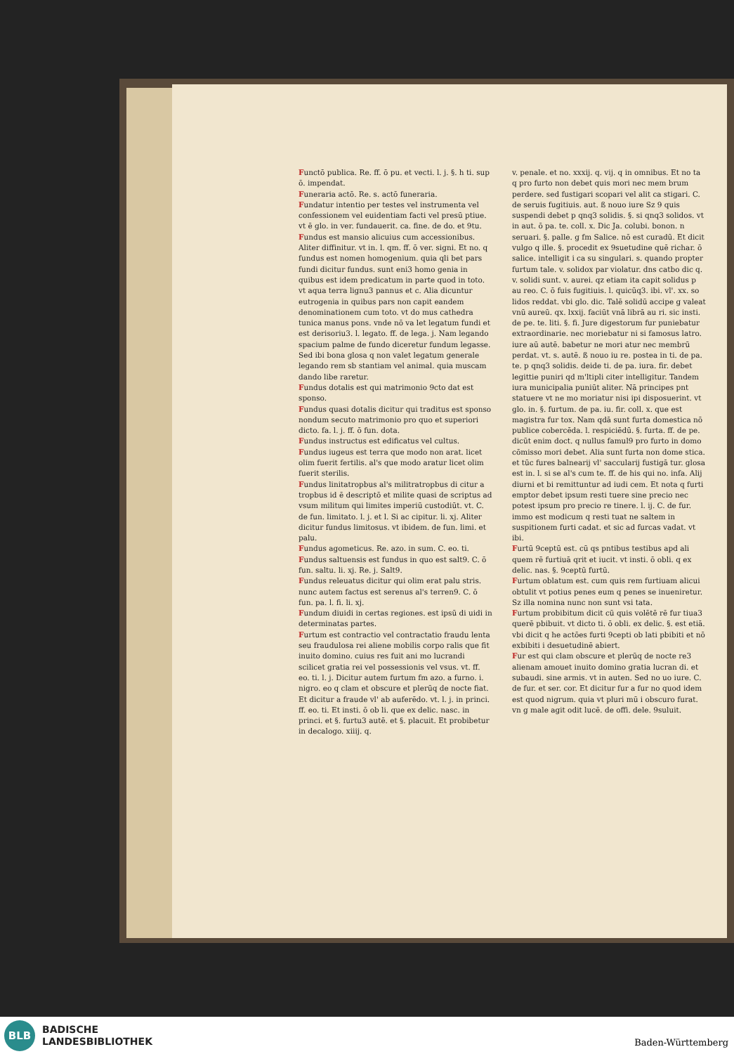Functō publica. Re. ff. ō pu. et vecti. l. j. §. h ti. sup ō. impendat.
Funeraria actō. Re. s. actō funeraria.
Fundatur intentio per testes vel instrumenta vel confessionem vel euidentiam facti vel presū ptiue. vt ē glo. in ver. fundauerit. ca. fine. de do. et 9tu.
Fundus est mansio alicuius cum accessionibus. Aliter diffinitur. vt in. l. qm. ff. ō ver. signi. Et no. q fundus est nomen homogenium. quia qli bet pars fundi dicitur fundus. sunt eni3 homo genia in quibus est idem predicatum in parte quod in toto. vt aqua terra lignu3 pannus et c. Alia dicuntur eutrogenia in quibus pars non capit eandem denominationem cum toto. vt do mus cathedra tunica manus pons. vnde nō va let legatum fundi et est derisoriu3. l. legato. ff. de lega. j. Nam legando spacium palme de fundo diceretur fundum legasse. Sed ibi bona glosa q non valet legatum generale legando rem sb stantiam vel animal. quia muscam dando libe raretur.
Fundus dotalis est qui matrimonio 9cto dat est sponso.
Fundus quasi dotalis dicitur qui traditus est sponso nondum secuto matrimonio pro quo et superiori dicto. fa. l. j. ff. ō fun. dota.
Fundus instructus est edificatus vel cultus.
Fundus iugeus est terra que modo non arat. licet olim fuerit fertilis. al's que modo aratur licet olim fuerit sterilis.
Fundus linitatropbus al's militratropbus di citur a tropbus id ē descriptō et milite quasi de scriptus ad vsum militum qui limites imperiū custodiūt. vt. C. de fun. limitato. l. j. et l. Si ac cipitur. li. xj. Aliter dicitur fundus limitosus. vt ibidem. de fun. limi. et palu.
Fundus agometicus. Re. azo. in sum. C. eo. ti.
Fundus saltuensis est fundus in quo est salt9. C. ō fun. saltu. li. xj. Re. j. Salt9.
Fundus releuatus dicitur qui olim erat palu stris. nunc autem factus est serenus al's terren9. C. ō fun. pa. l. fi. li. xj.
Fundum diuidi in certas regiones. est ipsū di uidi in determinatas partes.
Furtum est contractio vel contractatio fraudu lenta seu fraudulosa rei aliene mobilis corpo ralis que fit inuito domino. cuius res fuit ani mo lucrandi scilicet gratia rei vel possessionis vel vsus. vt. ff. eo. ti. l. j. Dicitur autem furtum fm azo. a furno. i. nigro. eo q clam et obscure et plerūq de nocte fiat. Et dicitur a fraude vl' ab auferēdo. vt. l. j. in princi. ff. eo. ti. Et insti. ō ob li. que ex delic. nasc. in princi. et §. furtu3 autē. et §. placuit. Et probibetur in decalogo. xiiij. q.
v. penale. et no. xxxij. q. vij. q in omnibus. Et no ta q pro furto non debet quis mori nec mem brum perdere. sed fustigari scopari vel alit ca stigari. C. de seruis fugitiuis. aut. ß nouo iure Sz 9 quis suspendi debet p qnq3 solidis. §. si qnq3 solidos. vt in aut. ō pa. te. coll. x. Dic Ja. colubi. bonon. n seruari. §. palle. g fm Salice. nō est curadū. Et dicit vulgo q ille. §. procedit ex 9suetudine quē richar. ō salice. intelligit i ca su singulari. s. quando propter furtum tale. v. solidox par violatur. dns catbo dic q. v. solidi sunt. v. aurei. qz etiam ita capit solidus p au reo. C. ō fuis fugitiuis. l. quicūq3. ibi. vl'. xx. so lidos reddat. vbi glo. dic. Talē solidū accipe g valeat vnū aureū. qx. lxxij. faciūt vnā librā au ri. sic insti. de pe. te. liti. §. fi. Jure digestorum fur puniebatur extraordinarie. nec moriebatur ni si famosus latro. iure aū autē. babetur ne mori atur nec membrū perdat. vt. s. autē. ß nouo iu re. postea in ti. de pa. te. p qnq3 solidis. deide ti. de pa. iura. fir. debet legittie puniri qd m'ltipli citer intelligitur. Tandem iura municipalia puniūt aliter. Nā principes pnt statuere vt ne mo moriatur nisi ipi disposuerint. vt glo. in. §. furtum. de pa. iu. fir. coll. x. que est magistra fur tox. Nam qdā sunt furta domestica nō publice cobercēda. l. respiciēdū. §. furta. ff. de pe. dicūt enim doct. q nullus famul9 pro furto in domo cōmisso mori debet. Alia sunt furta non dome stica. et tūc fures balnearij vl' saccularij fustigā tur. glosa est in. l. si se al's cum te. ff. de his qui no. infa. Alij diurni et bi remittuntur ad iudi cem. Et nota q furti emptor debet ipsum resti tuere sine precio nec potest ipsum pro precio re tinere. l. ij. C. de fur. immo est modicum q resti tuat ne saltem in suspitionem furti cadat. et sic ad furcas vadat. vt ibi.
Furtū 9ceptū est. cū qs pntibus testibus apd ali quem rē furtiuā qrit et iucit. vt insti. ō obli. q ex delic. nas. §. 9ceptū furtū.
Furtum oblatum est. cum quis rem furtiuam alicui obtulit vt potius penes eum q penes se inueniretur. Sz illa nomina nunc non sunt vsi tata.
Furtum probibitum dicit cū quis volētē rē fur tiua3 querē pbibuit. vt dicto ti. ō obli. ex delic. §. est etiā. vbi dicit q he actōes furti 9cepti ob lati pbibiti et nō exbibiti i desuetudinē abiert.
Fur est qui clam obscure et plerūq de nocte re3 alienam amouet inuito domino gratia lucran di. et subaudi. sine armis. vt in auten. Sed no uo iure. C. de fur. et ser. cor. Et dicitur fur a fur no quod idem est quod nigrum. quia vt pluri mū i obscuro furat. vn g male agit odit lucē. de offi. dele. 9suluit.
BLB
BADISCHE
LANDESBIBLIOTHEK
Baden-Württemberg